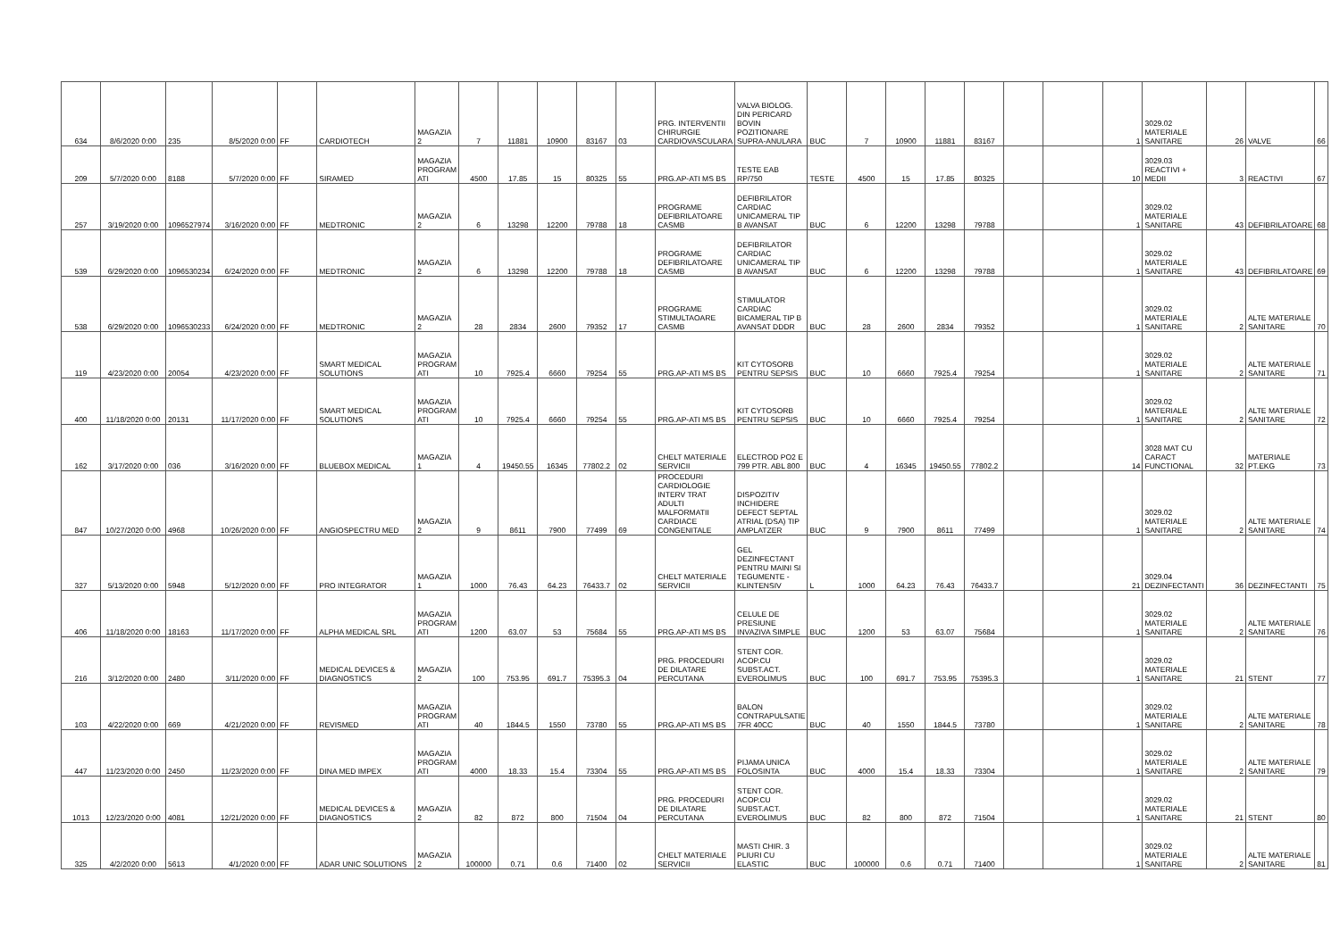| 634 | 8/6/2020 0:00 | 235 | 8/5/2020 0:00 | FF | CARDIOTECH | MAGAZIA 2 | 7 | 11881 | 10900 | 83167 | 03 | PRG. INTERVENTII CHIRURGIE CARDIOVASCULARA | VALVA BIOLOG. DIN PERICARD BOVIN POZITIONARE SUPRA-ANULARA | BUC | 7 | 10900 | 11881 | 83167 | | | 1 | 3029.02 MATERIALE SANITARE | 26 | VALVE | 66 |
| 209 | 5/7/2020 0:00 | 8188 | 5/7/2020 0:00 | FF | SIRAMED | MAGAZIA PROGRAM ATI | 4500 | 17.85 | 15 | 80325 | 55 | PRG.AP-ATI MS BS | TESTE EAB RP/750 | TESTE | 4500 | 15 | 17.85 | 80325 | | | 10 | 3029.03 REACTIVI + MEDII | 3 | REACTIVI | 67 |
| 257 | 3/19/2020 0:00 | 1096527974 | 3/16/2020 0:00 | FF | MEDTRONIC | MAGAZIA 2 | 6 | 13298 | 12200 | 79788 | 18 | PROGRAME DEFIBRILATOARE CASMB | DEFIBRILATOR CARDIAC UNICAMERAL TIP B AVANSAT | BUC | 6 | 12200 | 13298 | 79788 | | | 1 | 3029.02 MATERIALE SANITARE | 43 | DEFIBRILATOARE | 68 |
| 539 | 6/29/2020 0:00 | 1096530234 | 6/24/2020 0:00 | FF | MEDTRONIC | MAGAZIA 2 | 6 | 13298 | 12200 | 79788 | 18 | PROGRAME DEFIBRILATOARE CASMB | DEFIBRILATOR CARDIAC UNICAMERAL TIP B AVANSAT | BUC | 6 | 12200 | 13298 | 79788 | | | 1 | 3029.02 MATERIALE SANITARE | 43 | DEFIBRILATOARE | 69 |
| 538 | 6/29/2020 0:00 | 1096530233 | 6/24/2020 0:00 | FF | MEDTRONIC | MAGAZIA 2 | 28 | 2834 | 2600 | 79352 | 17 | PROGRAME STIMULTAOARE CASMB | STIMULATOR CARDIAC BICAMERAL TIP B AVANSAT DDDR | BUC | 28 | 2600 | 2834 | 79352 | | | 1 | 3029.02 MATERIALE SANITARE | 2 | ALTE MATERIALE SANITARE | 70 |
| 119 | 4/23/2020 0:00 | 20054 | 4/23/2020 0:00 | FF | SMART MEDICAL SOLUTIONS | MAGAZIA PROGRAM ATI | 10 | 7925.4 | 6660 | 79254 | 55 | PRG.AP-ATI MS BS | KIT CYTOSORB PENTRU SEPSIS | BUC | 10 | 6660 | 7925.4 | 79254 | | | 1 | 3029.02 MATERIALE SANITARE | 2 | ALTE MATERIALE SANITARE | 71 |
| 400 | 11/18/2020 0:00 | 20131 | 11/17/2020 0:00 | FF | SMART MEDICAL SOLUTIONS | MAGAZIA PROGRAM ATI | 10 | 7925.4 | 6660 | 79254 | 55 | PRG.AP-ATI MS BS | KIT CYTOSORB PENTRU SEPSIS | BUC | 10 | 6660 | 7925.4 | 79254 | | | 1 | 3029.02 MATERIALE SANITARE | 2 | ALTE MATERIALE SANITARE | 72 |
| 162 | 3/17/2020 0:00 | 036 | 3/16/2020 0:00 | FF | BLUEBOX MEDICAL | MAGAZIA 1 | 4 | 19450.55 | 16345 | 77802.2 | 02 | CHELT MATERIALE SERVICII | ELECTROD PO2 E 799 PTR. ABL 800 | BUC | 4 | 16345 | 19450.55 | 77802.2 | | | 14 | 3028 MAT CU CARACT FUNCTIONAL | 32 | MATERIALE PT.EKG | 73 |
| 847 | 10/27/2020 0:00 | 4968 | 10/26/2020 0:00 | FF | ANGIOSPECTRU MED | MAGAZIA 2 | 9 | 8611 | 7900 | 77499 | 69 | PROCEDURI CARDIOLOGIE INTERV TRAT ADULTI MALFORMATII CARDIACE CONGENITALE | DISPOZITIV INCHIDERE DEFECT SEPTAL ATRIAL (DSA) TIP AMPLATZER | BUC | 9 | 7900 | 8611 | 77499 | | | 1 | 3029.02 MATERIALE SANITARE | 2 | ALTE MATERIALE SANITARE | 74 |
| 327 | 5/13/2020 0:00 | 5948 | 5/12/2020 0:00 | FF | PRO INTEGRATOR | MAGAZIA 1 | 1000 | 76.43 | 64.23 | 76433.7 | 02 | CHELT MATERIALE SERVICII | GEL DEZINFECTANT PENTRU MAINI SI TEGUMENTE - KLINTENSIV | L | 1000 | 64.23 | 76.43 | 76433.7 | | | 21 | 3029.04 DEZINFECTANTI | 36 | DEZINFECTANTI | 75 |
| 406 | 11/18/2020 0:00 | 18163 | 11/17/2020 0:00 | FF | ALPHA MEDICAL SRL | MAGAZIA PROGRAM ATI | 1200 | 63.07 | 53 | 75684 | 55 | PRG.AP-ATI MS BS | CELULE DE PRESIUNE INVAZIVA SIMPLE | BUC | 1200 | 53 | 63.07 | 75684 | | | 1 | 3029.02 MATERIALE SANITARE | 2 | ALTE MATERIALE SANITARE | 76 |
| 216 | 3/12/2020 0:00 | 2480 | 3/11/2020 0:00 | FF | MEDICAL DEVICES & DIAGNOSTICS | MAGAZIA 2 | 100 | 753.95 | 691.7 | 75395.3 | 04 | PRG. PROCEDURI DE DILATARE PERCUTANA | STENT COR. ACOP.CU SUBST.ACT. EVEROLIMUS | BUC | 100 | 691.7 | 753.95 | 75395.3 | | | 1 | 3029.02 MATERIALE SANITARE | 21 | STENT | 77 |
| 103 | 4/22/2020 0:00 | 669 | 4/21/2020 0:00 | FF | REVISMED | MAGAZIA PROGRAM ATI | 40 | 1844.5 | 1550 | 73780 | 55 | PRG.AP-ATI MS BS | BALON CONTRAPULSATIE 7FR 40CC | BUC | 40 | 1550 | 1844.5 | 73780 | | | 1 | 3029.02 MATERIALE SANITARE | 2 | ALTE MATERIALE SANITARE | 78 |
| 447 | 11/23/2020 0:00 | 2450 | 11/23/2020 0:00 | FF | DINA MED IMPEX | MAGAZIA PROGRAM ATI | 4000 | 18.33 | 15.4 | 73304 | 55 | PRG.AP-ATI MS BS | PIJAMA UNICA FOLOSINTA | BUC | 4000 | 15.4 | 18.33 | 73304 | | | 1 | 3029.02 MATERIALE SANITARE | 2 | ALTE MATERIALE SANITARE | 79 |
| 1013 | 12/23/2020 0:00 | 4081 | 12/21/2020 0:00 | FF | MEDICAL DEVICES & DIAGNOSTICS | MAGAZIA 2 | 82 | 872 | 800 | 71504 | 04 | PRG. PROCEDURI DE DILATARE PERCUTANA | STENT COR. ACOP.CU SUBST.ACT. EVEROLIMUS | BUC | 82 | 800 | 872 | 71504 | | | 1 | 3029.02 MATERIALE SANITARE | 21 | STENT | 80 |
| 325 | 4/2/2020 0:00 | 5613 | 4/1/2020 0:00 | FF | ADAR UNIC SOLUTIONS | MAGAZIA 2 | 100000 | 0.71 | 0.6 | 71400 | 02 | CHELT MATERIALE SERVICII | MASTI CHIR. 3 PLIURI CU ELASTIC | BUC | 100000 | 0.6 | 0.71 | 71400 | | | 1 | 3029.02 MATERIALE SANITARE | 2 | ALTE MATERIALE SANITARE | 81 |